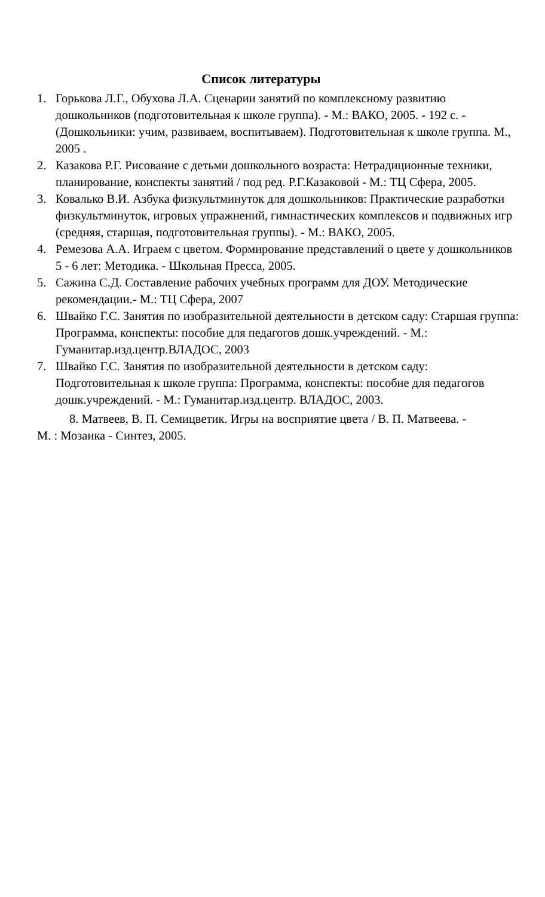Список литературы
1. Горькова Л.Г., Обухова Л.А. Сценарии занятий по комплексному развитию дошкольников (подготовительная к школе группа). - М.: ВАКО, 2005. - 192 с. - (Дошкольники: учим, развиваем, воспитываем). Подготовительная к школе группа. М., 2005 .
2. Казакова Р.Г. Рисование с детьми дошкольного возраста: Нетрадиционные техники, планирование, конспекты занятий / под ред. Р.Г.Казаковой - М.: ТЦ Сфера, 2005.
3. Ковалько В.И. Азбука физкультминуток для дошкольников: Практические разработки физкультминуток, игровых упражнений, гимнастических комплексов и подвижных игр (средняя, старшая, подготовительная группы). - М.: ВАКО, 2005.
4. Ремезова А.А. Играем с цветом. Формирование представлений о цвете у дошкольников 5 - 6 лет: Методика. - Школьная Пресса, 2005.
5. Сажина С.Д. Составление рабочих учебных программ для ДОУ. Методические рекомендации.- М.: ТЦ Сфера, 2007
6. Швайко Г.С. Занятия по изобразительной деятельности в детском саду: Старшая группа: Программа, конспекты: пособие для педагогов дошк.учреждений. - М.: Гуманитар.изд.центр.ВЛАДОС, 2003
7. Швайко Г.С. Занятия по изобразительной деятельности в детском саду: Подготовительная к школе группа: Программа, конспекты: пособие для педагогов дошк.учреждений. - М.: Гуманитар.изд.центр. ВЛАДОС, 2003.
8. Матвеев, В. П. Семицветик. Игры на восприятие цвета / В. П. Матвеева. -
М. : Мозаика - Синтез, 2005.